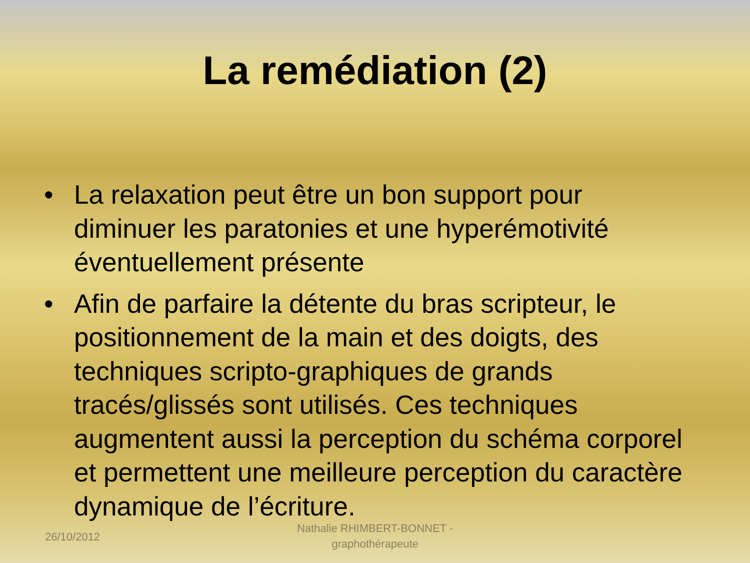La remédiation (2)
• La relaxation peut être un bon support pour diminuer les paratonies et une hyperémotivité éventuellement présente
• Afin de parfaire la détente du bras scripteur, le positionnement de la main et des doigts, des techniques scripto-graphiques de grands tracés/glissés sont utilisés. Ces techniques augmentent aussi la perception du schéma corporel et permettent une meilleure perception du caractère dynamique de l’écriture.
26/10/2012
Nathalie RHIMBERT-BONNET - graphothérapeute